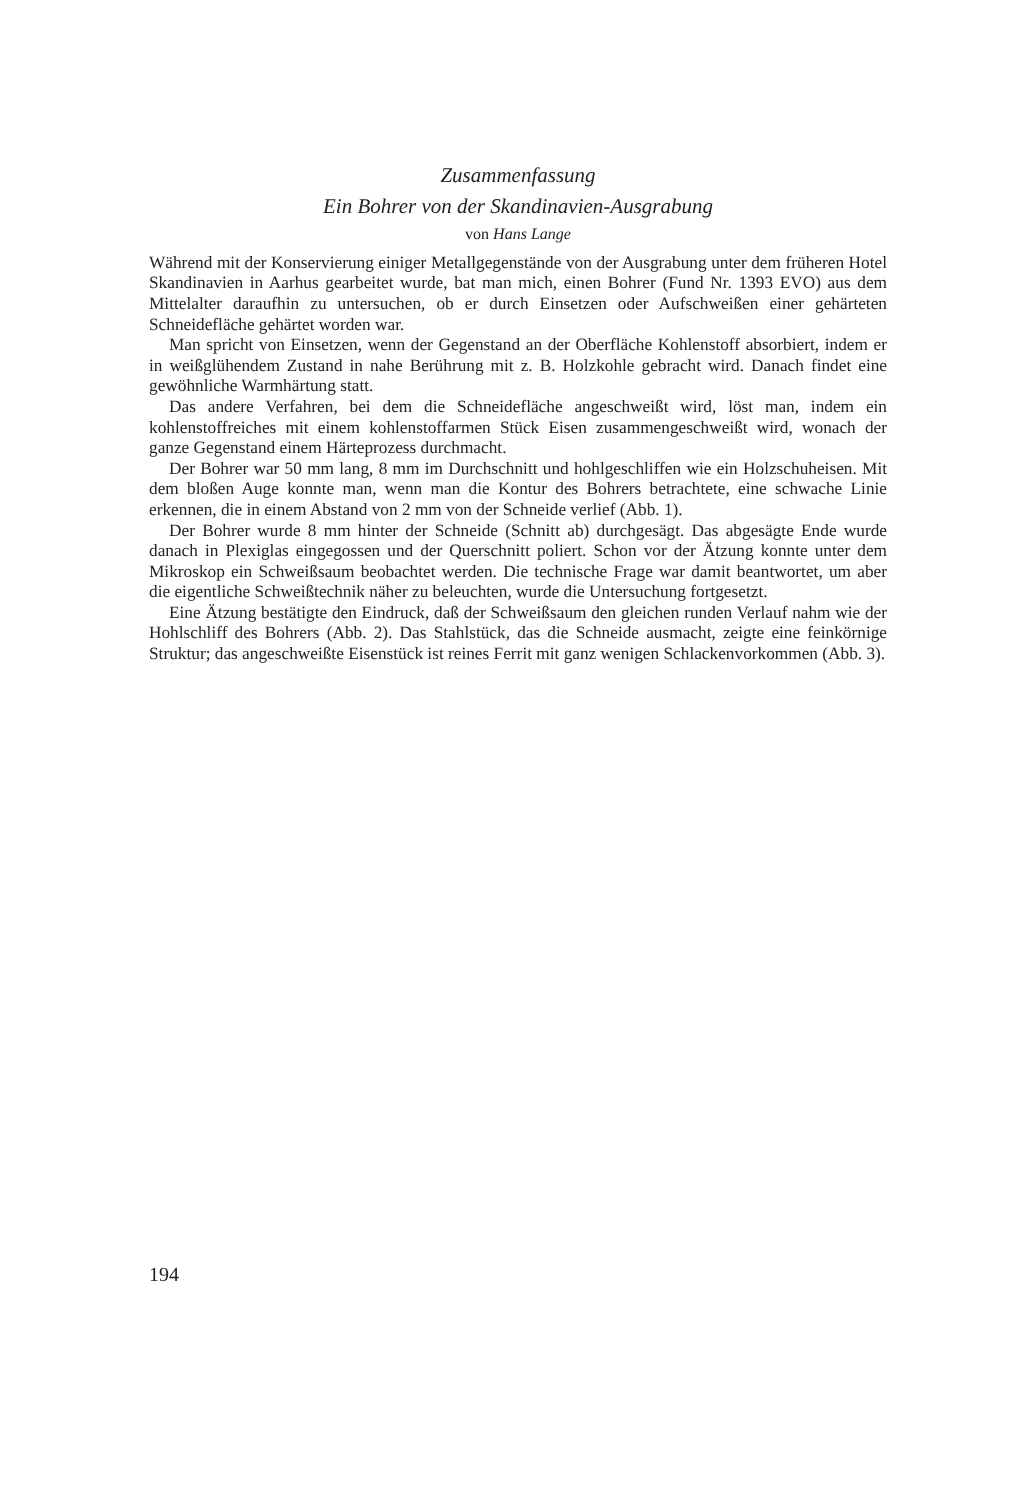Zusammenfassung
Ein Bohrer von der Skandinavien-Ausgrabung
von Hans Lange
Während mit der Konservierung einiger Metallgegenstände von der Ausgrabung unter dem früheren Hotel Skandinavien in Aarhus gearbeitet wurde, bat man mich, einen Bohrer (Fund Nr. 1393 EVO) aus dem Mittelalter daraufhin zu untersuchen, ob er durch Einsetzen oder Aufschweißen einer gehärteten Schneidefläche gehärtet worden war.
Man spricht von Einsetzen, wenn der Gegenstand an der Oberfläche Kohlenstoff absorbiert, indem er in weißglühendem Zustand in nahe Berührung mit z. B. Holzkohle gebracht wird. Danach findet eine gewöhnliche Warmhärtung statt.
Das andere Verfahren, bei dem die Schneidefläche angeschweißt wird, löst man, indem ein kohlenstoffreiches mit einem kohlenstoffarmen Stück Eisen zusammengeschweißt wird, wonach der ganze Gegenstand einem Härteprozess durchmacht.
Der Bohrer war 50 mm lang, 8 mm im Durchschnitt und hohlgeschliffen wie ein Holzschuheisen. Mit dem bloßen Auge konnte man, wenn man die Kontur des Bohrers betrachtete, eine schwache Linie erkennen, die in einem Abstand von 2 mm von der Schneide verlief (Abb. 1).
Der Bohrer wurde 8 mm hinter der Schneide (Schnitt ab) durchgesägt. Das abgesägte Ende wurde danach in Plexiglas eingegossen und der Querschnitt poliert. Schon vor der Ätzung konnte unter dem Mikroskop ein Schweißsaum beobachtet werden. Die technische Frage war damit beantwortet, um aber die eigentliche Schweißtechnik näher zu beleuchten, wurde die Untersuchung fortgesetzt.
Eine Ätzung bestätigte den Eindruck, daß der Schweißsaum den gleichen runden Verlauf nahm wie der Hohlschliff des Bohrers (Abb. 2). Das Stahlstück, das die Schneide ausmacht, zeigte eine feinkörnige Struktur; das angeschweißte Eisenstück ist reines Ferrit mit ganz wenigen Schlackenvorkommen (Abb. 3).
194